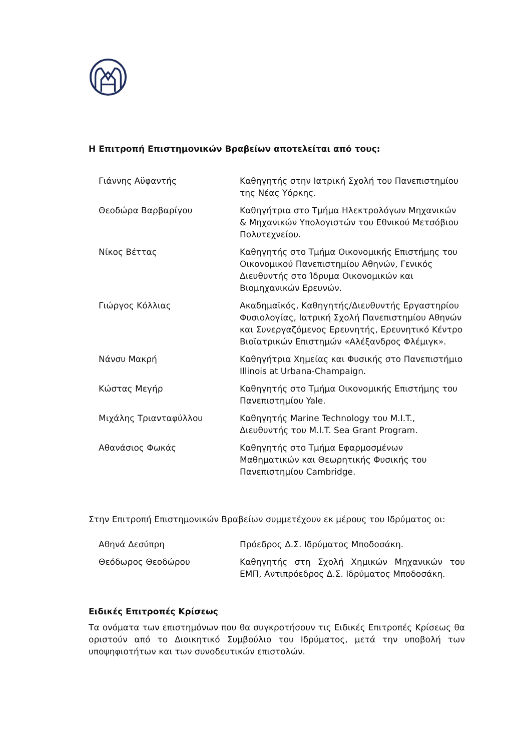Η Επιτροπή Επιστημονικών Βραβείων αποτελείται από τους:
| Γιάννης Αϋφαντής | Καθηγητής στην Ιατρική Σχολή του Πανεπιστημίου της Νέας Υόρκης. |
| Θεοδώρα Βαρβαρίγου | Καθηγήτρια στο Τμήμα Ηλεκτρολόγων Μηχανικών & Μηχανικών Υπολογιστών του Εθνικού Μετσόβιου Πολυτεχνείου. |
| Νίκος Βέττας | Καθηγητής στο Τμήμα Οικονομικής Επιστήμης του Οικονομικού Πανεπιστημίου Αθηνών, Γενικός Διευθυντής στο Ίδρυμα Οικονομικών και Βιομηχανικών Ερευνών. |
| Γιώργος Κόλλιας | Ακαδημαϊκός, Καθηγητής/Διευθυντής Εργαστηρίου Φυσιολογίας, Ιατρική Σχολή Πανεπιστημίου Αθηνών και Συνεργαζόμενος Ερευνητής, Ερευνητικό Κέντρο Βιοϊατρικών Επιστημών «Αλέξανδρος Φλέμιγκ». |
| Νάνσυ Μακρή | Καθηγήτρια Χημείας και Φυσικής στο Πανεπιστήμιο Illinois at Urbana-Champaign. |
| Κώστας Μεγήρ | Καθηγητής στο Τμήμα Οικονομικής Επιστήμης του Πανεπιστημίου Yale. |
| Μιχάλης Τριανταφύλλου | Καθηγητής Marine Technology του M.I.T., Διευθυντής του M.I.T. Sea Grant Program. |
| Αθανάσιος Φωκάς | Καθηγητής στο Τμήμα Εφαρμοσμένων Μαθηματικών και Θεωρητικής Φυσικής του Πανεπιστημίου Cambridge. |
Στην Επιτροπή Επιστημονικών Βραβείων συμμετέχουν εκ μέρους του Ιδρύματος οι:
| Αθηνά Δεσύπρη | Πρόεδρος Δ.Σ. Ιδρύματος Μποδοσάκη. |
| Θεόδωρος Θεοδώρου | Καθηγητής στη Σχολή Χημικών Μηχανικών του ΕΜΠ, Αντιπρόεδρος Δ.Σ. Ιδρύματος Μποδοσάκη. |
Ειδικές Επιτροπές Κρίσεως
Τα ονόματα των επιστημόνων που θα συγκροτήσουν τις Ειδικές Επιτροπές Κρίσεως θα οριστούν από το Διοικητικό Συμβούλιο του Ιδρύματος, μετά την υποβολή των υποψηφιοτήτων και των συνοδευτικών επιστολών.